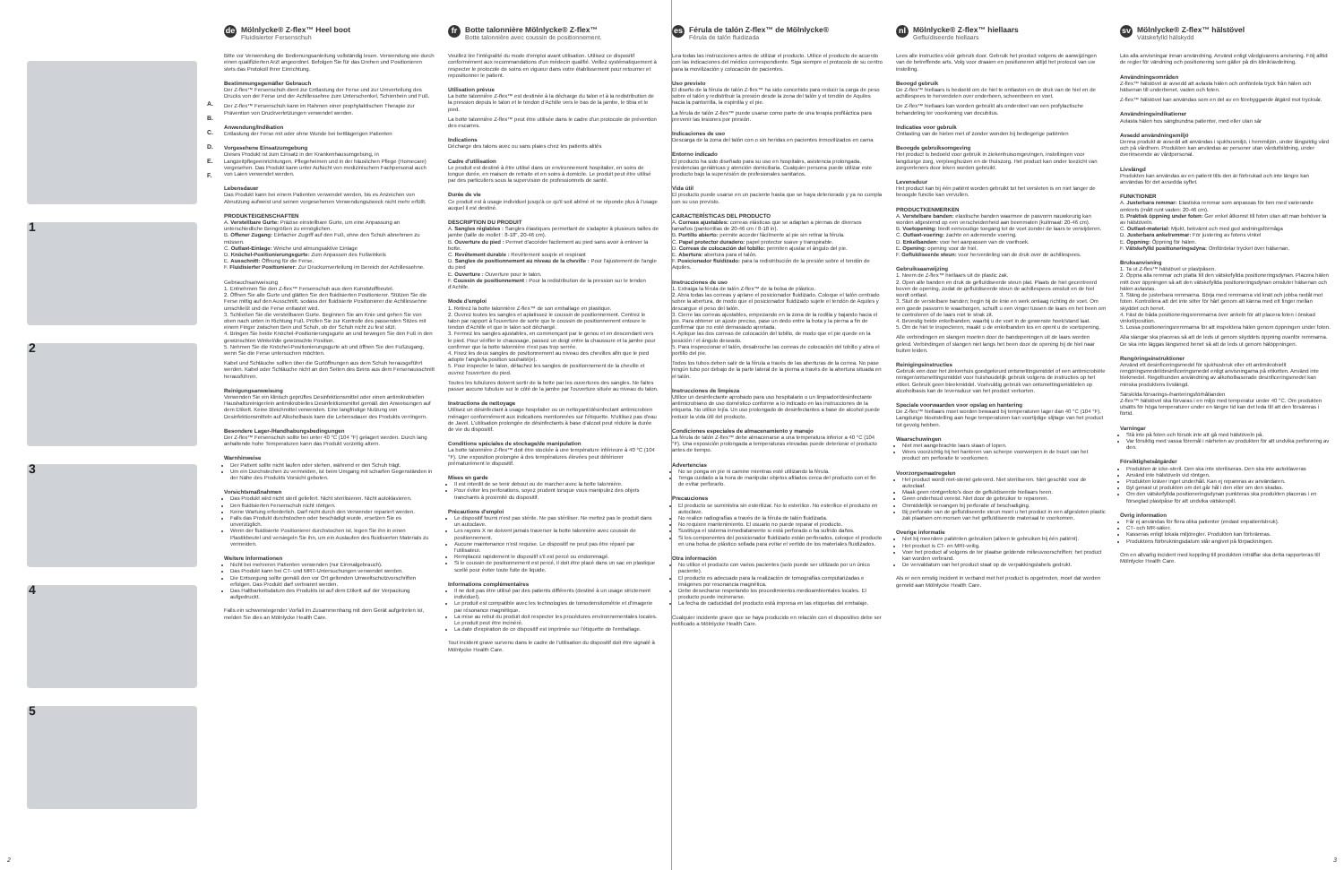A.
B.
C.
D.
E.
F.
1
2
3
4
5
de
Mölnlycke® Z-flex™ Heel boot
Fluidisierter Fersenschuh
Bitte vor Verwendung die Bedienungsanleitung vollständig lesen. Verwendung wie durch einen qualifizierten Arzt angeordnet. Befolgen Sie für das Drehen und Positionieren stets das Protokoll Ihrer Einrichtung.
Bestimmungsgemäßer Gebrauch
Der Z-flex™ Fersenschuh dient zur Entlastung der Ferse und zur Umverteilung des Drucks von der Ferse und der Achillessehne zum Unterschenkel, Schienbein und Fuß.
Der Z-flex™ Fersenschuh kann im Rahmen einer prophylaktischen Therapie zur Prävention von Druckverletzungen verwendet werden.
Anwendung/Indikation
Entlastung der Ferse mit oder ohne Wunde bei bettlägerigen Patienten
Vorgesehene Einsatzumgebung
Dieses Produkt ist zum Einsatz in der Krankenhausumgebung, in Langzeitpflegeeinrichtungen, Pflegeheimen und in der häuslichen Pflege (Homecare) vorgesehen. Das Produkt kann unter Aufsicht von medizinischem Fachpersonal auch von Laien verwendet werden.
Lebensdauer
Das Produkt kann bei einem Patienten verwendet werden, bis es Anzeichen von Abnutzung aufweist und seinen vorgesehenen Verwendungszweck nicht mehr erfüllt.
PRODUKTEIGENSCHAFTEN
A. Verstellbare Gurte: Präzise einstellbare Gurte, um eine Anpassung an unterschiedliche Beingrößen zu ermöglichen.
B. Offener Zugang: Einfacher Zugriff auf den Fuß, ohne den Schuh abnehmen zu müssen.
C. Outlast-Einlage: Weiche und atmungsaktive Einlage
D. Knöchel-Positionierungsgurte: Zum Anpassen des Fußwinkels
E. Ausschnitt: Öffnung für die Ferse.
F. Fluidisierter Positionierer: Zur Druckumverteilung im Bereich der Achillessehne.
Gebrauchsanweisung
1. Entnehmen Sie den Z-flex™ Fersenschuh aus dem Kunststoffbeutel.
2. Öffnen Sie alle Gurte und glätten Sie den fluidisierten Positionierer. Stützen Sie die Ferse mittig auf den Ausschnitt, sodass der fluidisierte Positionierer die Achillessehne umschließt und die Ferse entlastet wird.
3. Schließen Sie die verstellbaren Gurte. Beginnen Sie am Knie und gehen Sie von oben nach unten in Richtung Fuß. Prüfen Sie zur Kontrolle des passenden Sitzes mit einem Finger zwischen Bein und Schuh, ob der Schuh nicht zu fest sitzt.
4. Bringen Sie beide Knöchel-Positionierungsgurte an und bewegen Sie den Fuß in den gewünschten Winkel/die gewünschte Position.
5. Nehmen Sie die Knöchel-Positionierungsgurte ab und öffnen Sie den Fußzugang, wenn Sie die Ferse untersuchen möchten.
Kabel und Schläuche sollten über die Gurtöffnungen aus dem Schuh herausgeführt werden. Kabel oder Schläuche nicht an den Seiten des Beins aus dem Fersenausschnitt herausführen.
Reinigungsanweisung
Verwenden Sie ein klinisch geprüftes Desinfektionsmittel oder einen antimikrobiellen Haushaltsreiniger/ein antimikrobielles Desinfektionsmittel gemäß den Anweisungen auf dem Etikett. Keine Bleichmittel verwenden. Eine langfristige Nutzung von Desinfektionsmitteln auf Alkoholbasis kann die Lebensdauer des Produkts verringern.
Besondere Lager-/Handhabungsbedingungen
Der Z-flex™ Fersenschuh sollte bei unter 40 °C (104 °F) gelagert werden. Durch lang anhaltende hohe Temperaturen kann das Produkt vorzeitig altern.
Warnhinweise
Der Patient sollte nicht laufen oder stehen, während er den Schuh trägt.
Um ein Durchstechen zu vermeiden, ist beim Umgang mit scharfen Gegenständen in der Nähe des Produkts Vorsicht geboten.
Vorsichtsmaßnahmen
Das Produkt wird nicht steril geliefert. Nicht sterilisieren. Nicht autoklavieren.
Den fluidisierten Fersenschuh nicht röntgen.
Keine Wartung erforderlich. Darf nicht durch den Verwender repariert werden.
Falls das Produkt durchstochen oder beschädigt wurde, ersetzen Sie es unverzüglich.
Wenn der fluidisierte Positionierer durchstochen ist, legen Sie ihn in einen Plastikbeutel und versiegeln Sie ihn, um ein Auslaufen des fluidisierten Materials zu vermeiden.
Weitere Informationen
Nicht bei mehreren Patienten verwenden (nur Einmalgebrauch).
Das Produkt kann bei CT- und MRT-Untersuchungen verwendet werden.
Die Entsorgung sollte gemäß den vor Ort geltenden Umweltschutzvorschriften erfolgen. Das Produkt darf verbrannt werden.
Das Haltbarkeitsdatum des Produkts ist auf dem Etikett auf der Verpackung aufgedruckt.
Falls ein schwerwiegender Vorfall im Zusammenhang mit dem Gerät aufgetreten ist, melden Sie dies an Mölnlycke Health Care.
fr
Botte talonnière Mölnlycke® Z-flex™
Botte talonnière avec coussin de positionnement.
Veuillez lire l'intégralité du mode d'emploi avant utilisation. Utilisez ce dispositif conformément aux recommandations d'un médecin qualifié. Veillez systématiquement à respecter le protocole de soins en vigueur dans votre établissement pour retourner et repositionner le patient.
Utilisation prévue
La botte talonnière Z-flex™ est destinée à la décharge du talon et à la redistribution de la pression depuis le talon et le tendon d'Achille vers le bas de la jambe, le tibia et le pied.
La botte talonnière Z-flex™ peut être utilisée dans le cadre d'un protocole de prévention des escarres.
Indications
Décharge des talons avec ou sans plaies chez les patients alités
Cadre d'utilisation
Le produit est destiné à être utilisé dans un environnement hospitalier, en soins de longue durée, en maison de retraite et en soins à domicile. Le produit peut être utilisé par des particuliers sous la supervision de professionnels de santé.
Durée de vie
Ce produit est à usage individuel jusqu'à ce qu'il soit abîmé et ne réponde plus à l'usage auquel il est destiné.
DESCRIPTION DU PRODUIT
A. Sangles réglables : Sangles élastiques permettant de s'adapter à plusieurs tailles de jambe (taille de mollet : 8-18", 20-46 cm).
B. Ouverture du pied : Permet d'accéder facilement au pied sans avoir à enlever la botte.
C. Revêtement durable : Revêtement souple et respirant
D. Sangles de positionnement au niveau de la cheville : Pour l'ajustement de l'angle du pied
E. Ouverture : Ouverture pour le talon.
F. Coussin de positionnement : Pour la redistribution de la pression sur le tendon d'Achille.
Mode d'emploi
1. Retirez la botte talonnière Z-flex™ de son emballage en plastique.
2. Ouvrez toutes les sangles et aplatissez le coussin de positionnement. Centrez le talon par rapport à l'ouverture de sorte que le coussin de positionnement entoure le tendon d'Achille et que le talon soit déchargé.
3. Fermez les sangles ajustables, en commençant par le genou et en descendant vers le pied. Pour vérifier le chaussage, passez un doigt entre la chaussure et la jambe pour confirmer que la botte talonnière n'est pas trop serrée.
4. Fixez les deux sangles de positionnement au niveau des chevilles afin que le pied adopte l'angle/la position souhaité(e).
5. Pour inspecter le talon, détachez les sangles de positionnement de la cheville et ouvrez l'ouverture du pied.
Toutes les tubulures doivent sortir de la botte par les ouvertures des sangles. Ne faites passer aucune tubulure sur le côté de la jambe par l'ouverture située au niveau du talon.
Instructions de nettoyage
Utilisez un désinfectant à usage hospitalier ou un nettoyant/désinfectant antimicrobien ménager conformément aux indications mentionnées sur l'étiquette. N'utilisez pas d'eau de Javel. L'utilisation prolongée de désinfectants à base d'alcool peut réduire la durée de vie du dispositif.
Conditions spéciales de stockage/de manipulation
La botte talonnière Z-flex™ doit être stockée à une température inférieure à 40 °C (104 °F). Une exposition prolongée à des températures élevées peut détériorer prématurément le dispositif.
Mises en garde
Il est interdit de se tenir debout ou de marcher avec la botte talonnière.
Pour éviter les perforations, soyez prudent lorsque vous manipulez des objets tranchants à proximité du dispositif.
Précautions d'emploi
Le dispositif fourni n'est pas stérile. Ne pas stériliser. Ne mettez pas le produit dans un autoclave.
Les rayons X ne doivent jamais traverser la botte talonnière avec coussin de positionnement.
Aucune maintenance n'est requise. Le dispositif ne peut pas être réparé par l'utilisateur.
Remplacez rapidement le dispositif s'il est percé ou endommagé.
Si le coussin de positionnement est percé, il doit être placé dans un sac en plastique scellé pour éviter toute fuite de liquide.
Informations complémentaires
Il ne doit pas être utilisé par des patients différents (destiné à un usage strictement individuel).
Le produit est compatible avec les technologies de tomodensitométrie et d'imagerie par résonance magnétique.
La mise au rebut du produit doit respecter les procédures environnementales locales. Le produit peut être incinéré.
La date d'expiration de ce dispositif est imprimée sur l'étiquette de l'emballage.
Tout incident grave survenu dans le cadre de l'utilisation du dispositif doit être signalé à Mölnlycke Health Care.
es
Férula de talón Z-flex™ de Mölnlycke®
Férula de talón fluidizada
Lea todas las instrucciones antes de utilizar el producto. Utilice el producto de acuerdo con las indicaciones del médico correspondiente. Siga siempre el protocolo de su centro para la movilización y colocación de pacientes.
Uso previsto
El diseño de la férula de talón Z-flex™ ha sido concebido para reducir la carga de peso sobre el talón y redistribuir la presión desde la zona del talón y el tendón de Aquiles hacia la pantorrilla, la espinilla y el pie.
La férula de talón Z-flex™ puede usarse como parte de una terapia profiláctica para prevenir las lesiones por presión.
Indicaciones de uso
Descarga de la zona del talón con o sin heridas en pacientes inmovilizados en cama
Entorno indicado
El producto ha sido diseñado para su uso en hospitales, asistencia prolongada, residencias geriátricas y atención domiciliaria. Cualquier persona puede utilizar este producto bajo la supervisión de profesionales sanitarios.
Vida útil
El producto puede usarse en un paciente hasta que se haya deteriorado y ya no cumpla con su uso previsto.
CARACTERÍSTICAS DEL PRODUCTO
A. Correas ajustables: correas elásticas que se adaptan a piernas de diversos tamaños (pantorrillas de 20-46 cm / 8-18 in).
B. Portillo abierto: permite acceder fácilmente al pie sin retirar la férula.
C. Papel protector duradero: papel protector suave y transpirable.
D. Correas de colocación del tobillo: permiten ajustar el ángulo del pie.
E. Abertura: abertura para el talón.
F. Posicionador fluidizado: para la redistribución de la presión sobre el tendón de Aquiles.
Instrucciones de uso
1. Extraiga la férula de talón Z-flex™ de la bolsa de plástico.
2. Abra todas las correas y aplane el posicionador fluidizado. Coloque el talón centrado sobre la abertura, de modo que el posicionador fluidizado sujete el tendón de Aquiles y descargue el peso del talón.
3. Cierre las correas ajustables, empezando en la zona de la rodilla y bajando hacia el pie. Para obtener un ajuste preciso, pase un dedo entre la bota y la pierna a fin de confirmar que no esté demasiado apretada.
4. Aplique las dos correas de colocación del tobillo, de modo que el pie quede en la posición / el ángulo deseado.
5. Para inspeccionar el talón, desabroche las correas de colocación del tobillo y abra el portillo del pie.
Todos los tubos deben salir de la férula a través de las aberturas de la correa. No pase ningún tubo por debajo de la parte lateral de la pierna a través de la abertura situada en el talón.
Instrucciones de limpieza
Utilice un desinfectante aprobado para uso hospitalario o un limpiador/desinfectante antimicrobiano de uso doméstico conforme a lo indicado en las instrucciones de la etiqueta. No utilice lejía. Un uso prolongado de desinfectantes a base de alcohol puede reducir la vida útil del producto.
Condiciones especiales de almacenamiento y manejo
La férula de talón Z-flex™ debe almacenarse a una temperatura inferior a 40 °C (104 °F). Una exposición prolongada a temperaturas elevadas puede deteriorar el producto antes de tiempo.
Advertencias
No se ponga en pie ni camine mientras esté utilizando la férula.
Tenga cuidado a la hora de manipular objetos afilados cerca del producto con el fin de evitar perforarlo.
Precauciones
El producto se suministra sin esterilizar. No lo esterilice. No esterilice el producto en autoclave.
No realice radiografías a través de la férula de talón fluidizada.
No requiere mantenimiento. El usuario no puede reparar el producto.
Sustituya el sistema inmediatamente si está perforado o ha sufrido daños.
Si los componentes del posicionador fluidizado están perforados, coloque el producto en una bolsa de plástico sellada para evitar el vertido de los materiales fluidizados.
Otra información
No utilice el producto con varios pacientes (solo puede ser utilizado por un único paciente).
El producto es adecuado para la realización de tomografías computarizadas e imágenes por resonancia magnética.
Debe desecharse respetando los procedimientos medioambientales locales. El producto puede incinerarse.
La fecha de caducidad del producto está impresa en las etiquetas del embalaje.
Cualquier incidente grave que se haya producido en relación con el dispositivo debe ser notificado a Mölnlycke Health Care.
nl
Mölnlycke® Z-flex™ hiellaars
Gefluïdiseerde hiellaars
Lees alle instructies vóór gebruik door. Gebruik het product volgens de aanwijzingen van de betreffende arts. Volg voor draaien en positioneren altijd het protocol van uw instelling.
Beoogd gebruik
De Z-flex™ hiellaars is bedoeld om de hiel te ontlasten en de druk van de hiel en de achillespees te herverdelen over onderbeen, scheenbeen en voet.
De Z-flex™ hiellaars kan worden gebruikt als onderdeel van een profylactische behandeling ter voorkoming van decubitus.
Indicaties voor gebruik
Ontlasting van de hielen met of zonder wonden bij bedlegerige patiënten
Beoogde gebruiksomgeving
Het product is bedoeld voor gebruik in ziekenhuisomgevingen, instellingen voor langdurige zorg, verpleeghuizen en de thuiszorg. Het product kan onder toezicht van zorgverleners door leken worden gebruikt.
Levensduur
Het product kan bij één patiënt worden gebruikt tot het versleten is en niet langer de beoogde functie kan vervullen.
PRODUCTKENMERKEN
A. Verstelbare banden: elastische banden waarmee de pasvorm nauwkeurig kan worden afgestemd op een verscheidenheid aan beenmaten (kuitmaat: 20-46 cm).
B. Voetopening: biedt eenvoudige toegang tot de voet zonder de laars te verwijderen.
C. Outlast-voering: zachte en ademende voering.
D. Enkelbanden: voor het aanpassen van de voethoek.
E. Opening: opening voor de hiel.
F. Gefluïdiseerde steun: voor herverdeling van de druk over de achillespees.
Gebruiksaanwijzing
1. Neem de Z-flex™ hiellaars uit de plastic zak.
2. Open alle banden en druk de gefluïdiseerde steun plat. Plaats de hiel gecentreerd boven de opening, zodat de gefluïdiseerde steun de achillespees omsluit en de hiel wordt ontlast.
3. Sluit de verstelbare banden; begin bij de knie en werk omlaag richting de voet. Om een goede pasvorm te waarborgen, schuift u een vinger tussen de laars en het been om te controleren of de laars niet te strak zit.
4. Bevestig beide enkelbanden, waarbij u de voet in de gewenste hoek/stand laat.
5. Om de hiel te inspecteren, maakt u de enkelbanden los en opent u de voetopening.
Alle verbindingen en slangen moeten door de bandopeningen uit de laars worden geleid. Verbindingen of slangen niet langs het been door de opening bij de hiel naar buiten leiden.
Reinigingsinstructies
Gebruik een door het ziekenhuis goedgekeurd ontsmettingsmiddel of een antimicrobiële reiniger/ontsmettingsmiddel voor huishoudelijk gebruik volgens de instructies op het etiket. Gebruik geen bleekmiddel. Voelvuldig gebruik van ontsmettingsmiddelen op alcoholbasis kan de levensduur van het product verkorten.
Speciale voorwaarden voor opslag en hantering
De Z-flex™ hiellaars moet worden bewaard bij temperaturen lager dan 40 °C (104 °F). Langdurige blootstelling aan hoge temperaturen kan voortijdige slijtage van het product tot gevolg hebben.
Waarschuwingen
Niet met aangebrachte laars staan of lopen.
Wees voorzichtig bij het hanteren van scherpe voorwerpen in de buurt van het product om perforatie te voorkomen.
Voorzorgsmaatregelen
Het product wordt niet-steriel geleverd. Niet steriliseren. Niet geschikt voor de autoclaaf.
Maak geen röntgenfoto's door de gefluïdiseerde hiellaars heen.
Geen onderhoud vereist. Niet door de gebruiker te repareren.
Onmiddellijk vervangen bij perforatie of beschadiging.
Bij perforatie van de gefluïdiseerde steun moet u het product in een afgesloten plastic zak plaatsen om morsen van het gefluïdiseerde materiaal te voorkomen.
Overige informatie
Niet bij meerdere patiënten gebruiken (alleen te gebruiken bij één patiënt).
Het product is CT- en MRI-veilig.
Voer het product af volgens de ter plaatse geldende milieuvoorschriften; het product kan worden verbrand.
De vervaldatum van het product staat op de verpakkingslabels gedrukt.
Als er een ernstig incident in verband met het product is opgetreden, moet dat worden gemeld aan Mölnlycke Health Care.
sv
Mölnlycke® Z-flex™ hälstövel
Vätskefylld hälskydd
Läs alla anvisningar innan användning. Använd enligt vårdgivarens anvisning. Följ alltid de regler för vändning och positionering som gäller på din klinik/avdelning.
Användningsområden
Z-flex™ hälstövel är avsedd att avlasta hälen och omfördela tryck från hälen och hälsenan till underbenet, vaden och foten.
Z-flex™ hälstövel kan användas som en del av en förebyggande åtgärd mot trycksår.
Användningsindikationer
Avlasta hälen hos sängbundna patienter, med eller utan sår
Avsedd användningsmiljö
Denna produkt är avsedd att användas i sjukhusmiljö, i hemmiljön, under långsiktig vård och på vårdhem. Produkten kan användas av personer utan vårdutbildning, under överinseende av vårdpersonal.
Livslängd
Produkten kan användas av en patient tills den är förbrukad och inte längre kan användas för det avsedda syftet.
FUNKTIONER
A. Justerbara remmar: Elastiska remmar som anpassas för ben med varierande omkrets (mått runt vaden: 20-46 cm).
B. Praktisk öppning under foten: Ger enkel åtkomst till foten utan att man behöver ta av hälstöveln.
C. Outlast-material: Mjukt, bekvämt och med god andningsförmåga
D. Justerbara ankelremmar: För justering av fotens vinkel
E. Öppning: Öppning för hälen.
F. Vätskefylld positioneringsdyna: Omfördelar trycket över hälsenan.
Bruksanvisning
1. Ta ut Z-flex™ hälstövel ur plastpåsen.
2. Öppna alla remmar och platta till den vätskefyllda positioneringsdynan. Placera hälen mitt över öppningen så att den vätskefyllda positioneringsdynan omsluter hälsenan och hälen avlastas.
3. Stäng de justerbara remmarna. Börja med remmarna vid knät och jobba nedåt mot foten. Kontrollera att det inte sitter för hårt genom att känna med ett finger mellan skyddet och benet.
4. Fäst de båda positioneringsremmarna över ankeln för att placera foten i önskad vinkel/position.
5. Lossa positioneringsremmarna för att inspektera hälen genom öppningen under foten.
Alla slangar ska placeras så att de leds ut genom skyddets öppning ovanför remmarna. De ska inte läggas längsmed benet så att de leds ut genom hälöppningen.
Rengöringsinstruktioner
Använd ett desinficeringsmedel för sjukhusbruk eller ett antimikrobiellt rengöringsmedel/desinficeringsmedel enligt anvisningarna på etiketten. Använd inte blekmedel. Regelbunden användning av alkoholbaserade desinficeringsmedel kan minska produktens livslängd.
Särskilda förvarings-/hanteringsförhållanden
Z-flex™ hälstövel ska förvaras i en miljö med temperatur under 40 °C. Om produkten utsätts för höga temperaturer under en längre tid kan det leda till att den försämras i förtid.
Varningar
Stå inte på foten och försök inte att gå med hälstöveln på.
Var försiktig med vassa föremål i närheten av produkten för att undvika perforering av den.
Försiktighetsåtgärder
Produkten är icke-steril. Den ska inte steriliseras. Den ska inte autoklaveras
Använd inte hälstöveln vid röntgen.
Produkten kräver inget underhåll. Kan ej repareras av användaren.
Byt genast ut produkten om det går hål i den eller om den skadas.
Om den vätskefyllda positioneringsdynan punkteras ska produkten placeras i en förseglad plastpåse för att undvika vätskespill.
Övrig information
Får ej användas för flera olika patienter (endast enpatientsbruk).
CT- och MR-säker.
Kasseras enligt lokala miljöregler. Produkten kan förbrännas.
Produktens förbrukningsdatum står angivet på förpackningen.
Om en allvarlig incident med koppling till produkten inträffar ska detta rapporteras till Mölnlycke Health Care.
2 3